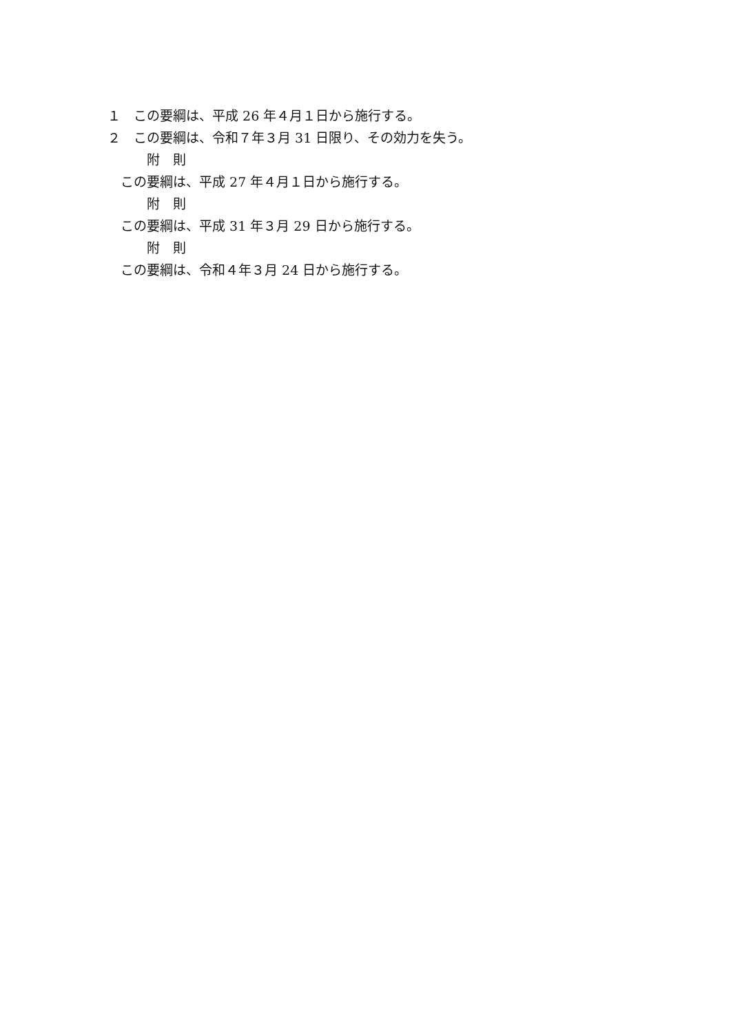１　この要綱は、平成 26 年４月１日から施行する。
２　この要綱は、令和７年３月 31 日限り、その効力を失う。
附　則
この要綱は、平成 27 年４月１日から施行する。
附　則
この要綱は、平成 31 年３月 29 日から施行する。
附　則
この要綱は、令和４年３月 24 日から施行する。